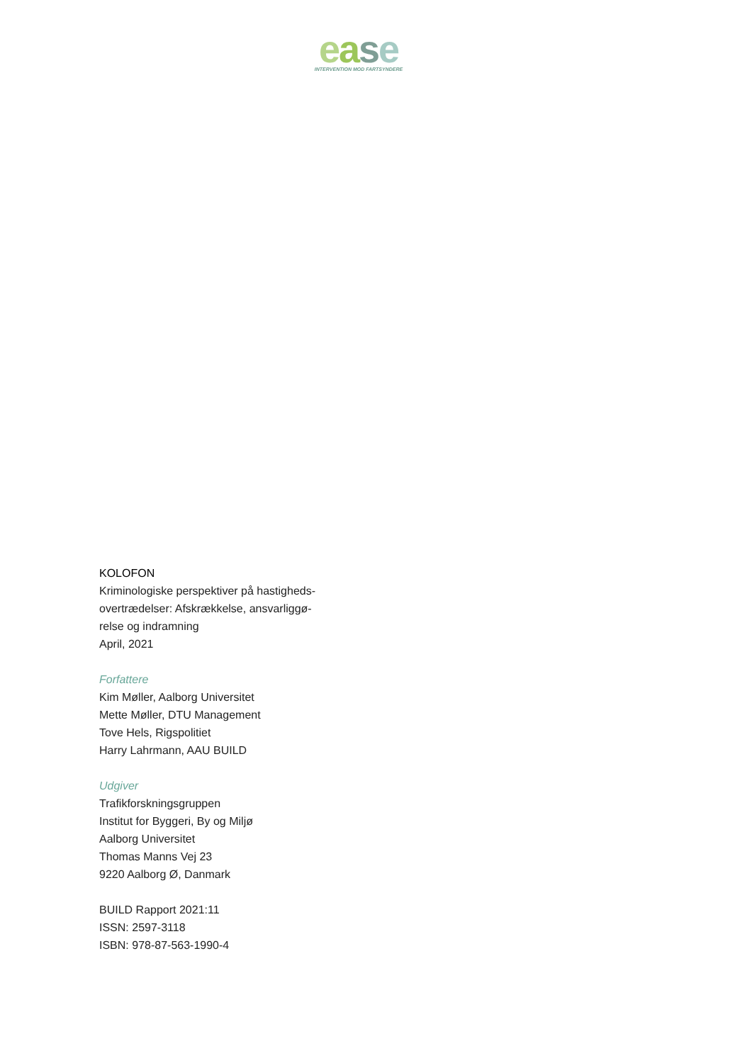ease
INTERVENTION MOD FARTSYNDERE
KOLOFON
Kriminologiske perspektiver på hastigheds-
overtrædelser: Afskrækkelse, ansvarliggø-
relse og indramning
April, 2021
Forfattere
Kim Møller, Aalborg Universitet
Mette Møller, DTU Management
Tove Hels, Rigspolitiet
Harry Lahrmann, AAU BUILD
Udgiver
Trafikforskningsgruppen
Institut for Byggeri, By og Miljø
Aalborg Universitet
Thomas Manns Vej 23
9220 Aalborg Ø, Danmark
BUILD Rapport 2021:11
ISSN: 2597-3118
ISBN: 978-87-563-1990-4